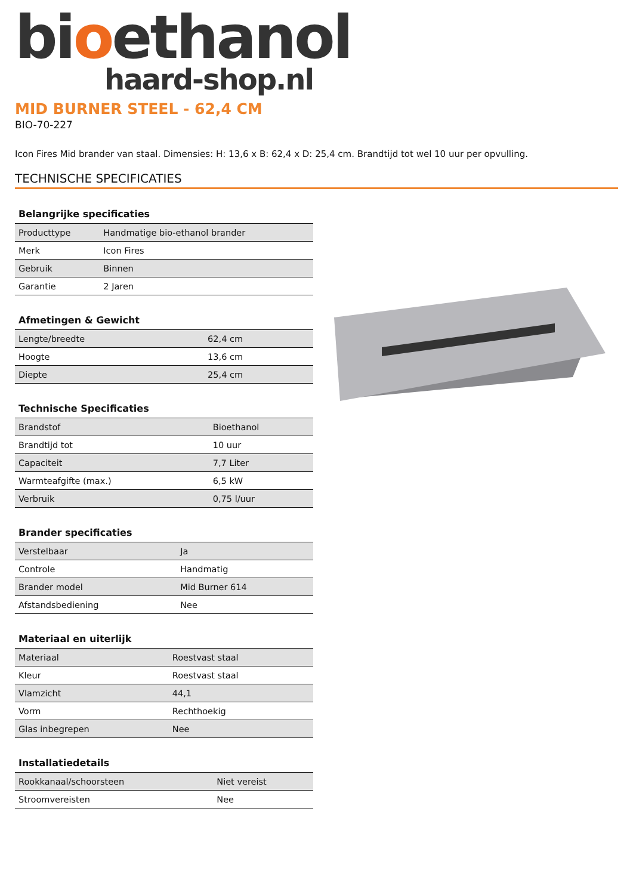bioethanol
haard-shop.nl
MID BURNER STEEL - 62,4 CM
BIO-70-227
Icon Fires Mid brander van staal. Dimensies: H: 13,6 x B: 62,4 x D: 25,4 cm. Brandtijd tot wel 10 uur per opvulling.
TECHNISCHE SPECIFICATIES
| Belangrijke specificaties | |
| --- | --- |
| Producttype | Handmatige bio-ethanol brander |
| Merk | Icon Fires |
| Gebruik | Binnen |
| Garantie | 2 Jaren |
| Afmetingen & Gewicht | |
| --- | --- |
| Lengte/breedte | 62,4 cm |
| Hoogte | 13,6 cm |
| Diepte | 25,4 cm |
| Technische Specificaties | |
| --- | --- |
| Brandstof | Bioethanol |
| Brandtijd tot | 10 uur |
| Capaciteit | 7,7 Liter |
| Warmteafgifte (max.) | 6,5 kW |
| Verbruik | 0,75 l/uur |
| Brander specificaties | |
| --- | --- |
| Verstelbaar | Ja |
| Controle | Handmatig |
| Brander model | Mid Burner 614 |
| Afstandsbediening | Nee |
| Materiaal en uiterlijk | |
| --- | --- |
| Materiaal | Roestvast staal |
| Kleur | Roestvast staal |
| Vlamzicht | 44,1 |
| Vorm | Rechthoekig |
| Glas inbegrepen | Nee |
| Installatiedetails | |
| --- | --- |
| Rookkanaal/schoorsteen | Niet vereist |
| Stroomvereisten | Nee |